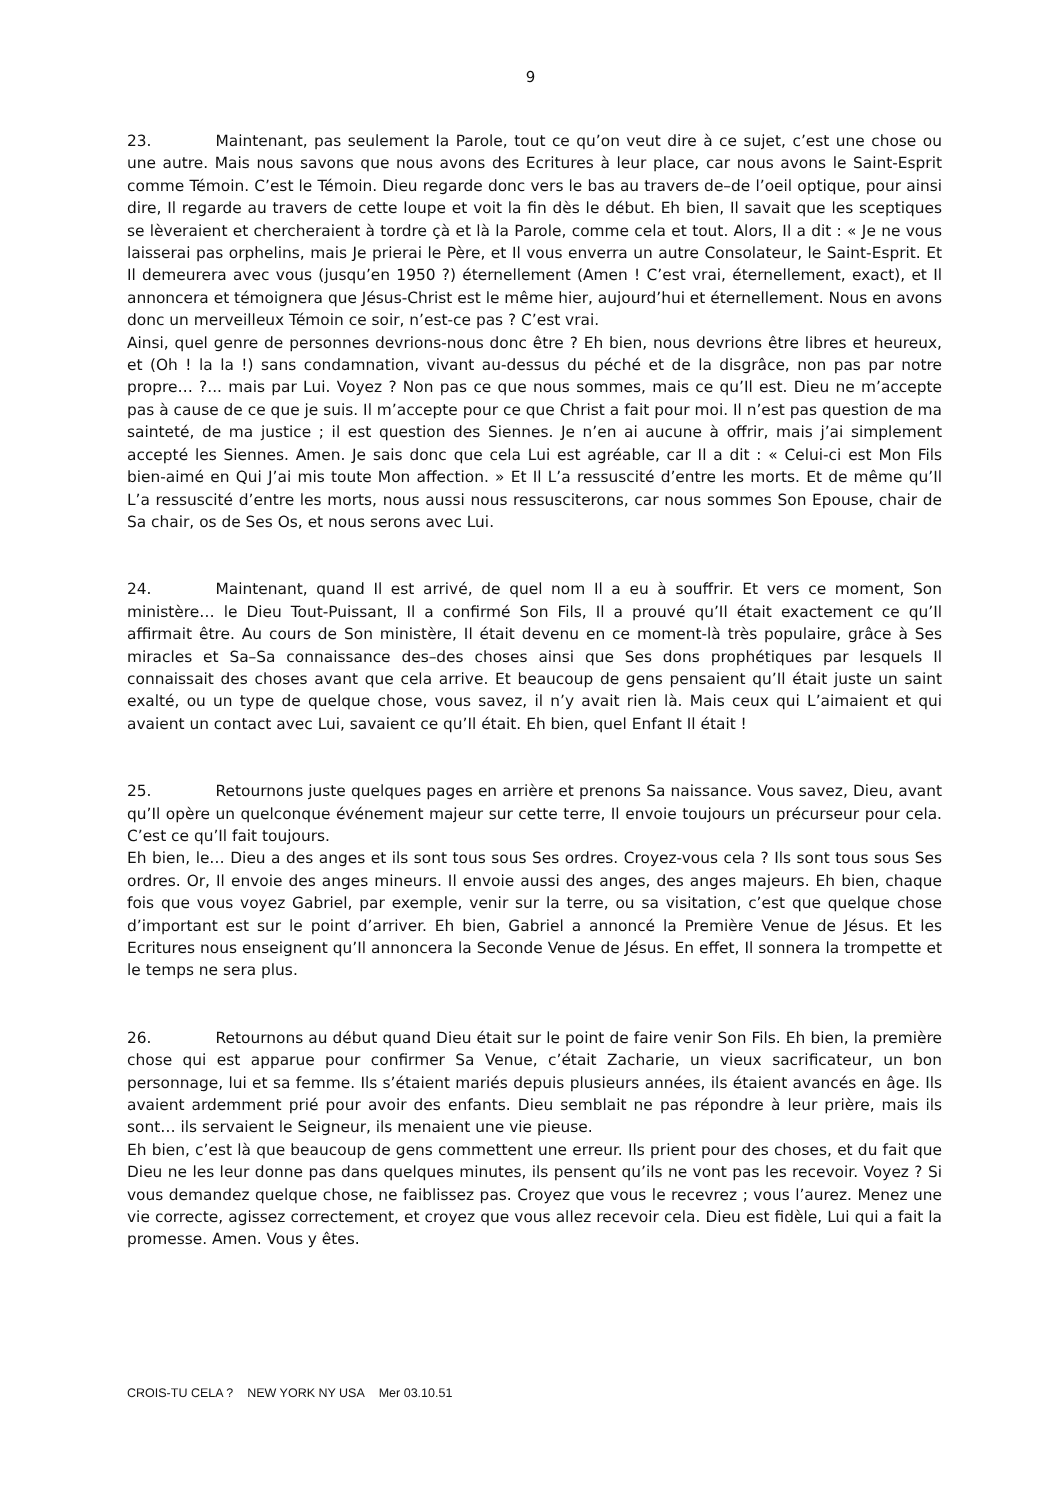9
23. Maintenant, pas seulement la Parole, tout ce qu’on veut dire à ce sujet, c’est une chose ou une autre. Mais nous savons que nous avons des Ecritures à leur place, car nous avons le Saint-Esprit comme Témoin. C’est le Témoin. Dieu regarde donc vers le bas au travers de–de l’oeil optique, pour ainsi dire, Il regarde au travers de cette loupe et voit la fin dès le début. Eh bien, Il savait que les sceptiques se lèveraient et chercheraient à tordre çà et là la Parole, comme cela et tout. Alors, Il a dit : « Je ne vous laisserai pas orphelins, mais Je prierai le Père, et Il vous enverra un autre Consolateur, le Saint-Esprit. Et Il demeurera avec vous (jusqu’en 1950 ?) éternellement (Amen ! C’est vrai, éternellement, exact), et Il annoncera et témoignera que Jésus-Christ est le même hier, aujourd’hui et éternellement. Nous en avons donc un merveilleux Témoin ce soir, n’est-ce pas ? C’est vrai.
Ainsi, quel genre de personnes devrions-nous donc être ? Eh bien, nous devrions être libres et heureux, et (Oh ! la la !) sans condamnation, vivant au-dessus du péché et de la disgrâce, non pas par notre propre… ?... mais par Lui. Voyez ? Non pas ce que nous sommes, mais ce qu’Il est. Dieu ne m’accepte pas à cause de ce que je suis. Il m’accepte pour ce que Christ a fait pour moi. Il n’est pas question de ma sainteté, de ma justice ; il est question des Siennes. Je n’en ai aucune à offrir, mais j’ai simplement accepté les Siennes. Amen. Je sais donc que cela Lui est agréable, car Il a dit : « Celui-ci est Mon Fils bien-aimé en Qui J’ai mis toute Mon affection. » Et Il L’a ressuscité d’entre les morts. Et de même qu’Il L’a ressuscité d’entre les morts, nous aussi nous ressusciterons, car nous sommes Son Epouse, chair de Sa chair, os de Ses Os, et nous serons avec Lui.
24. Maintenant, quand Il est arrivé, de quel nom Il a eu à souffrir. Et vers ce moment, Son ministère… le Dieu Tout-Puissant, Il a confirmé Son Fils, Il a prouvé qu’Il était exactement ce qu’Il affirmait être. Au cours de Son ministère, Il était devenu en ce moment-là très populaire, grâce à Ses miracles et Sa–Sa connaissance des–des choses ainsi que Ses dons prophétiques par lesquels Il connaissait des choses avant que cela arrive. Et beaucoup de gens pensaient qu’Il était juste un saint exalté, ou un type de quelque chose, vous savez, il n’y avait rien là. Mais ceux qui L’aimaient et qui avaient un contact avec Lui, savaient ce qu’Il était. Eh bien, quel Enfant Il était !
25. Retournons juste quelques pages en arrière et prenons Sa naissance. Vous savez, Dieu, avant qu’Il opère un quelconque événement majeur sur cette terre, Il envoie toujours un précurseur pour cela. C’est ce qu’Il fait toujours.
Eh bien, le… Dieu a des anges et ils sont tous sous Ses ordres. Croyez-vous cela ? Ils sont tous sous Ses ordres. Or, Il envoie des anges mineurs. Il envoie aussi des anges, des anges majeurs. Eh bien, chaque fois que vous voyez Gabriel, par exemple, venir sur la terre, ou sa visitation, c’est que quelque chose d’important est sur le point d’arriver. Eh bien, Gabriel a annoncé la Première Venue de Jésus. Et les Ecritures nous enseignent qu’Il annoncera la Seconde Venue de Jésus. En effet, Il sonnera la trompette et le temps ne sera plus.
26. Retournons au début quand Dieu était sur le point de faire venir Son Fils. Eh bien, la première chose qui est apparue pour confirmer Sa Venue, c’était Zacharie, un vieux sacrificateur, un bon personnage, lui et sa femme. Ils s’étaient mariés depuis plusieurs années, ils étaient avancés en âge. Ils avaient ardemment prié pour avoir des enfants. Dieu semblait ne pas répondre à leur prière, mais ils sont… ils servaient le Seigneur, ils menaient une vie pieuse.
Eh bien, c’est là que beaucoup de gens commettent une erreur. Ils prient pour des choses, et du fait que Dieu ne les leur donne pas dans quelques minutes, ils pensent qu’ils ne vont pas les recevoir. Voyez ? Si vous demandez quelque chose, ne faiblissez pas. Croyez que vous le recevrez ; vous l’aurez. Menez une vie correcte, agissez correctement, et croyez que vous allez recevoir cela. Dieu est fidèle, Lui qui a fait la promesse. Amen. Vous y êtes.
CROIS-TU CELA ? NEW YORK NY USA Mer 03.10.51